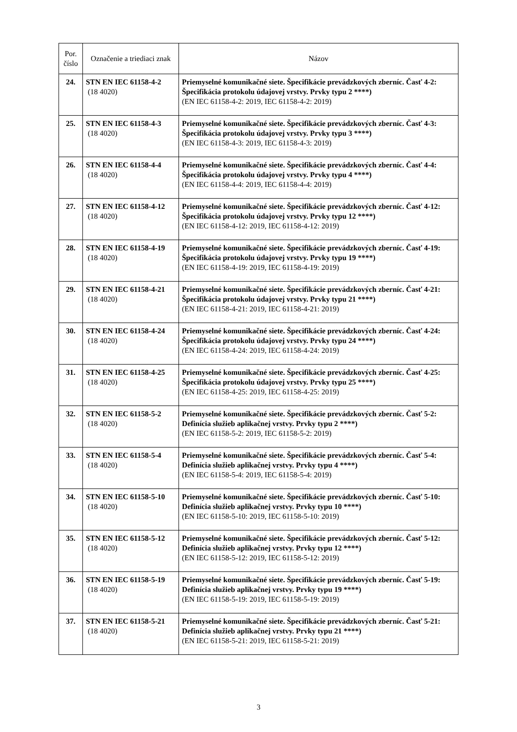| Por. číslo | Označenie a triediaci znak | Názov |
| --- | --- | --- |
| 24. | STN EN IEC 61158-4-2 (18 4020) | Priemyselné komunikačné siete. Špecifikácie prevádzkových zberníc. Časť 4-2: Špecifikácia protokolu údajovej vrstvy. Prvky typu 2 ****) (EN IEC 61158-4-2: 2019, IEC 61158-4-2: 2019) |
| 25. | STN EN IEC 61158-4-3 (18 4020) | Priemyselné komunikačné siete. Špecifikácie prevádzkových zberníc. Časť 4-3: Špecifikácia protokolu údajovej vrstvy. Prvky typu 3 ****) (EN IEC 61158-4-3: 2019, IEC 61158-4-3: 2019) |
| 26. | STN EN IEC 61158-4-4 (18 4020) | Priemyselné komunikačné siete. Špecifikácie prevádzkových zberníc. Časť 4-4: Špecifikácia protokolu údajovej vrstvy. Prvky typu 4 ****) (EN IEC 61158-4-4: 2019, IEC 61158-4-4: 2019) |
| 27. | STN EN IEC 61158-4-12 (18 4020) | Priemyselné komunikačné siete. Špecifikácie prevádzkových zberníc. Časť 4-12: Špecifikácia protokolu údajovej vrstvy. Prvky typu 12 ****) (EN IEC 61158-4-12: 2019, IEC 61158-4-12: 2019) |
| 28. | STN EN IEC 61158-4-19 (18 4020) | Priemyselné komunikačné siete. Špecifikácie prevádzkových zberníc. Časť 4-19: Špecifikácia protokolu údajovej vrstvy. Prvky typu 19 ****) (EN IEC 61158-4-19: 2019, IEC 61158-4-19: 2019) |
| 29. | STN EN IEC 61158-4-21 (18 4020) | Priemyselné komunikačné siete. Špecifikácie prevádzkových zberníc. Časť 4-21: Špecifikácia protokolu údajovej vrstvy. Prvky typu 21 ****) (EN IEC 61158-4-21: 2019, IEC 61158-4-21: 2019) |
| 30. | STN EN IEC 61158-4-24 (18 4020) | Priemyselné komunikačné siete. Špecifikácie prevádzkových zberníc. Časť 4-24: Špecifikácia protokolu údajovej vrstvy. Prvky typu 24 ****) (EN IEC 61158-4-24: 2019, IEC 61158-4-24: 2019) |
| 31. | STN EN IEC 61158-4-25 (18 4020) | Priemyselné komunikačné siete. Špecifikácie prevádzkových zberníc. Časť 4-25: Špecifikácia protokolu údajovej vrstvy. Prvky typu 25 ****) (EN IEC 61158-4-25: 2019, IEC 61158-4-25: 2019) |
| 32. | STN EN IEC 61158-5-2 (18 4020) | Priemyselné komunikačné siete. Špecifikácie prevádzkových zberníc. Časť 5-2: Definícia služieb aplikačnej vrstvy. Prvky typu 2 ****) (EN IEC 61158-5-2: 2019, IEC 61158-5-2: 2019) |
| 33. | STN EN IEC 61158-5-4 (18 4020) | Priemyselné komunikačné siete. Špecifikácie prevádzkových zberníc. Časť 5-4: Definícia služieb aplikačnej vrstvy. Prvky typu 4 ****) (EN IEC 61158-5-4: 2019, IEC 61158-5-4: 2019) |
| 34. | STN EN IEC 61158-5-10 (18 4020) | Priemyselné komunikačné siete. Špecifikácie prevádzkových zberníc. Časť 5-10: Definícia služieb aplikačnej vrstvy. Prvky typu 10 ****) (EN IEC 61158-5-10: 2019, IEC 61158-5-10: 2019) |
| 35. | STN EN IEC 61158-5-12 (18 4020) | Priemyselné komunikačné siete. Špecifikácie prevádzkových zberníc. Časť 5-12: Definícia služieb aplikačnej vrstvy. Prvky typu 12 ****) (EN IEC 61158-5-12: 2019, IEC 61158-5-12: 2019) |
| 36. | STN EN IEC 61158-5-19 (18 4020) | Priemyselné komunikačné siete. Špecifikácie prevádzkových zberníc. Časť 5-19: Definícia služieb aplikačnej vrstvy. Prvky typu 19 ****) (EN IEC 61158-5-19: 2019, IEC 61158-5-19: 2019) |
| 37. | STN EN IEC 61158-5-21 (18 4020) | Priemyselné komunikačné siete. Špecifikácie prevádzkových zberníc. Časť 5-21: Definícia služieb aplikačnej vrstvy. Prvky typu 21 ****) (EN IEC 61158-5-21: 2019, IEC 61158-5-21: 2019) |
3